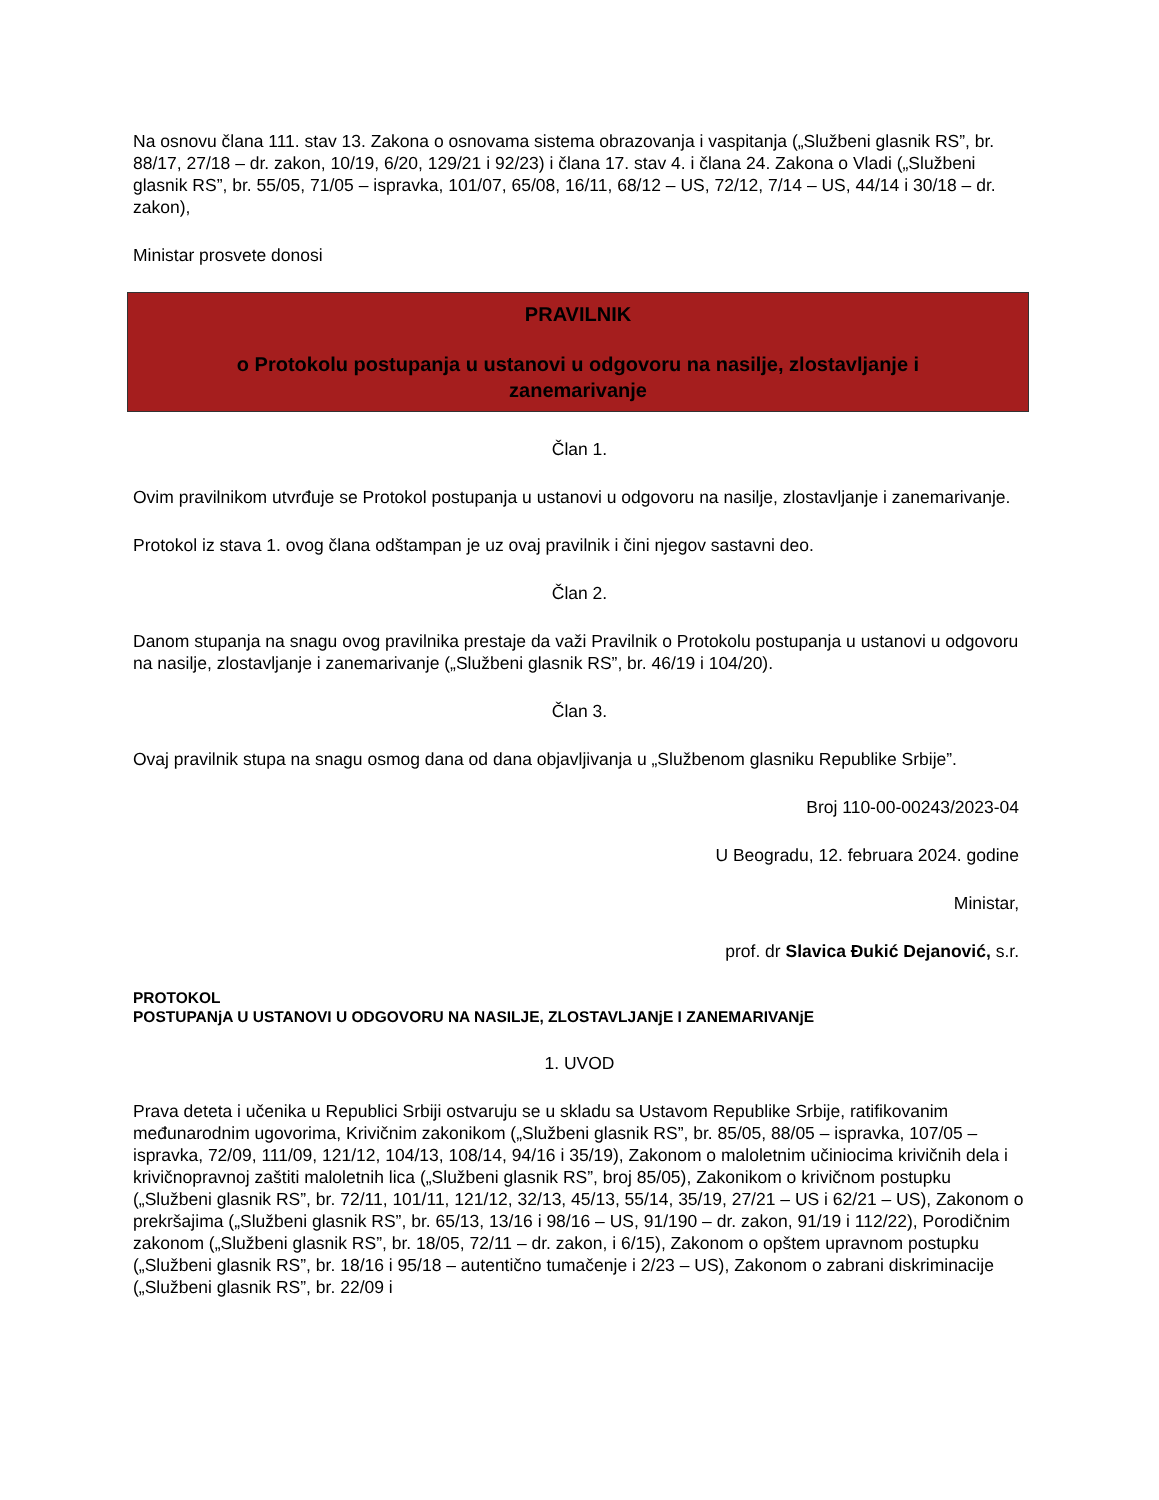Na osnovu člana 111. stav 13. Zakona o osnovama sistema obrazovanja i vaspitanja („Službeni glasnik RS”, br. 88/17, 27/18 – dr. zakon, 10/19, 6/20, 129/21 i 92/23) i člana 17. stav 4. i člana 24. Zakona o Vladi („Službeni glasnik RS”, br. 55/05, 71/05 – ispravka, 101/07, 65/08, 16/11, 68/12 – US, 72/12, 7/14 – US, 44/14 i 30/18 – dr. zakon),
Ministar prosvete donosi
PRAVILNIK
o Protokolu postupanja u ustanovi u odgovoru na nasilje, zlostavljanje i
zanemarivanje
Član 1.
Ovim pravilnikom utvrđuje se Protokol postupanja u ustanovi u odgovoru na nasilje, zlostavljanje i zanemarivanje.
Protokol iz stava 1. ovog člana odštampan je uz ovaj pravilnik i čini njegov sastavni deo.
Član 2.
Danom stupanja na snagu ovog pravilnika prestaje da važi Pravilnik o Protokolu postupanja u ustanovi u odgovoru na nasilje, zlostavljanje i zanemarivanje („Službeni glasnik RS”, br. 46/19 i 104/20).
Član 3.
Ovaj pravilnik stupa na snagu osmog dana od dana objavljivanja u „Službenom glasniku Republike Srbije”.
Broj 110-00-00243/2023-04
U Beogradu, 12. februara 2024. godine
Ministar,
prof. dr Slavica Đukić Dejanović, s.r.
PROTOKOL
POSTUPANjA U USTANOVI U ODGOVORU NA NASILJE, ZLOSTAVLJANjE I ZANEMARIVANjE
1. UVOD
Prava deteta i učenika u Republici Srbiji ostvaruju se u skladu sa Ustavom Republike Srbije, ratifikovanim međunarodnim ugovorima, Krivičnim zakonikom („Službeni glasnik RS”, br. 85/05, 88/05 – ispravka, 107/05 – ispravka, 72/09, 111/09, 121/12, 104/13, 108/14, 94/16 i 35/19), Zakonom o maloletnim učiniocima krivičnih dela i krivičnopravnoj zaštiti maloletnih lica („Službeni glasnik RS”, broj 85/05), Zakonikom o krivičnom postupku („Službeni glasnik RS”, br. 72/11, 101/11, 121/12, 32/13, 45/13, 55/14, 35/19, 27/21 – US i 62/21 – US), Zakonom o prekršajima („Službeni glasnik RS”, br. 65/13, 13/16 i 98/16 – US, 91/190 – dr. zakon, 91/19 i 112/22), Porodičnim zakonom („Službeni glasnik RS”, br. 18/05, 72/11 – dr. zakon, i 6/15), Zakonom o opštem upravnom postupku („Službeni glasnik RS”, br. 18/16 i 95/18 – autentično tumačenje i 2/23 – US), Zakonom o zabrani diskriminacije („Službeni glasnik RS”, br. 22/09 i